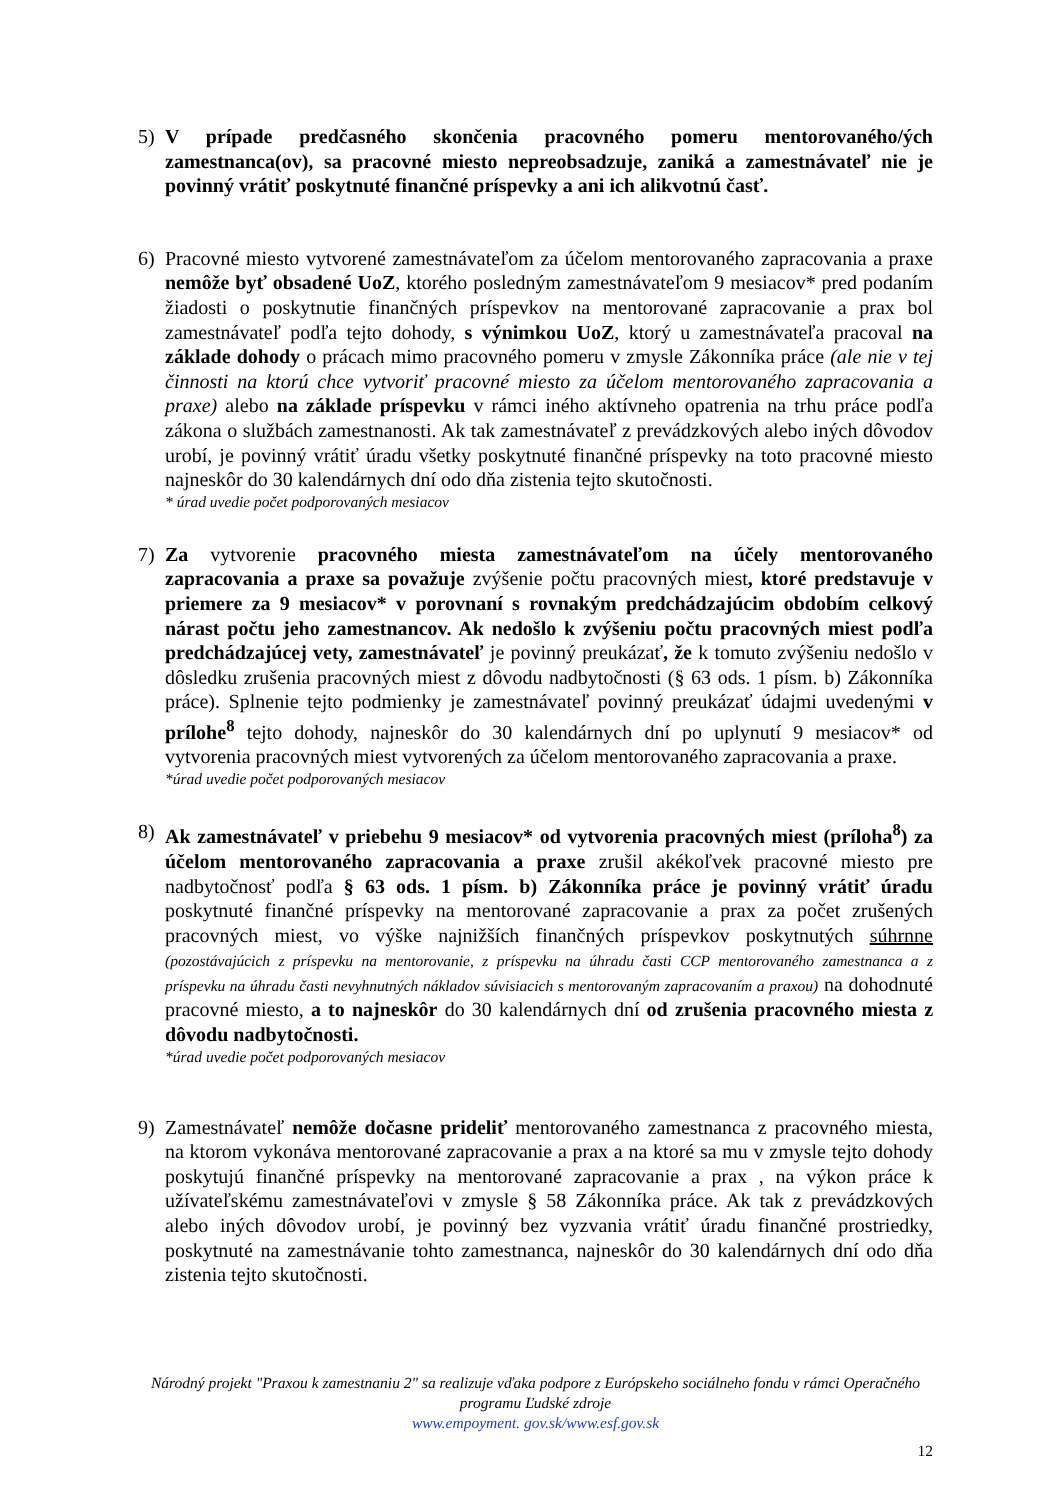5) V prípade predčasného skončenia pracovného pomeru mentorovaného/ých zamestnanca(ov), sa pracovné miesto nepreobsadzuje, zaniká a zamestnávateľ nie je povinný vrátiť poskytnuté finančné príspevky a ani ich alikvotnú časť.
6) Pracovné miesto vytvorené zamestnávateľom za účelom mentorovaného zapracovania a praxe nemôže byť obsadené UoZ, ktorého posledným zamestnávateľom 9 mesiacov* pred podaním žiadosti o poskytnutie finančných príspevkov na mentorované zapracovanie a prax bol zamestnávateľ podľa tejto dohody, s výnimkou UoZ, ktorý u zamestnávateľa pracoval na základe dohody o prácach mimo pracovného pomeru v zmysle Zákonníka práce (ale nie v tej činnosti na ktorú chce vytvoriť pracovné miesto za účelom mentorovaného zapracovania a praxe) alebo na základe príspevku v rámci iného aktívneho opatrenia na trhu práce podľa zákona o službách zamestnanosti. Ak tak zamestnávateľ z prevádzkových alebo iných dôvodov urobí, je povinný vrátiť úradu všetky poskytnuté finančné príspevky na toto pracovné miesto najneskôr do 30 kalendárnych dní odo dňa zistenia tejto skutočnosti.
* úrad uvedie počet podporovaných mesiacov
7) Za vytvorenie pracovného miesta zamestnávateľom na účely mentorovaného zapracovania a praxe sa považuje zvýšenie počtu pracovných miest, ktoré predstavuje v priemere za 9 mesiacov* v porovnaní s rovnakým predchádzajúcim obdobím celkový nárast počtu jeho zamestnancov. Ak nedošlo k zvýšeniu počtu pracovných miest podľa predchádzajúcej vety, zamestnávateľ je povinný preukázať, že k tomuto zvýšeniu nedošlo v dôsledku zrušenia pracovných miest z dôvodu nadbytočnosti (§ 63 ods. 1 písm. b) Zákonníka práce). Splnenie tejto podmienky je zamestnávateľ povinný preukázať údajmi uvedenými v prílohe<sup>8</sup> tejto dohody, najneskôr do 30 kalendárnych dní po uplynutí 9 mesiacov* od vytvorenia pracovných miest vytvorených za účelom mentorovaného zapracovania a praxe.
*úrad uvedie počet podporovaných mesiacov
8) Ak zamestnávateľ v priebehu 9 mesiacov* od vytvorenia pracovných miest (príloha<sup>8</sup>) za účelom mentorovaného zapracovania a praxe zrušil akékoľvek pracovné miesto pre nadbytočnosť podľa § 63 ods. 1 písm. b) Zákonníka práce je povinný vrátiť úradu poskytnuté finančné príspevky na mentorované zapracovanie a prax za počet zrušených pracovných miest, vo výške najnižších finančných príspevkov poskytnutých súhrnne (pozostávajúcich z príspevku na mentorovanie, z príspevku na úhradu časti CCP mentorovaného zamestnanca a z príspevku na úhradu časti nevyhnutných nákladov súvisiacich s mentorovaným zapracovaním a praxou) na dohodnuté pracovné miesto, a to najneskôr do 30 kalendárnych dní od zrušenia pracovného miesta z dôvodu nadbytočnosti.
*úrad uvedie počet podporovaných mesiacov
9) Zamestnávateľ nemôže dočasne prideliť mentorovaného zamestnanca z pracovného miesta, na ktorom vykonáva mentorované zapracovanie a prax a na ktoré sa mu v zmysle tejto dohody poskytujú finančné príspevky na mentorované zapracovanie a prax , na výkon práce k užívateľskému zamestnávateľovi v zmysle § 58 Zákonníka práce. Ak tak z prevádzkových alebo iných dôvodov urobí, je povinný bez vyzvania vrátiť úradu finančné prostriedky, poskytnuté na zamestnávanie tohto zamestnanca, najneskôr do 30 kalendárnych dní odo dňa zistenia tejto skutočnosti.
Národný projekt "Praxou k zamestnaniu 2" sa realizuje vďaka podpore z Európskeho sociálneho fondu v rámci Operačného programu Ľudské zdroje
www.empoyment. gov.sk/www.esf.gov.sk
12